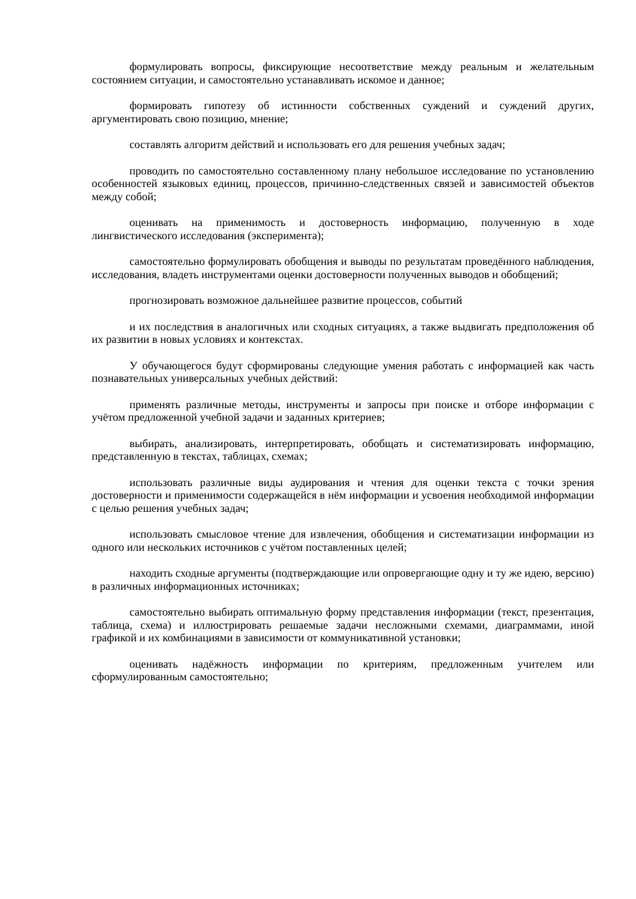формулировать вопросы, фиксирующие несоответствие между реальным и желательным состоянием ситуации, и самостоятельно устанавливать искомое и данное;
формировать гипотезу об истинности собственных суждений и суждений других, аргументировать свою позицию, мнение;
составлять алгоритм действий и использовать его для решения учебных задач;
проводить по самостоятельно составленному плану небольшое исследование по установлению особенностей языковых единиц, процессов, причинно-следственных связей и зависимостей объектов между собой;
оценивать на применимость и достоверность информацию, полученную в ходе лингвистического исследования (эксперимента);
самостоятельно формулировать обобщения и выводы по результатам проведённого наблюдения, исследования, владеть инструментами оценки достоверности полученных выводов и обобщений;
прогнозировать возможное дальнейшее развитие процессов, событий
и их последствия в аналогичных или сходных ситуациях, а также выдвигать предположения об их развитии в новых условиях и контекстах.
У обучающегося будут сформированы следующие умения работать с информацией как часть познавательных универсальных учебных действий:
применять различные методы, инструменты и запросы при поиске и отборе информации с учётом предложенной учебной задачи и заданных критериев;
выбирать, анализировать, интерпретировать, обобщать и систематизировать информацию, представленную в текстах, таблицах, схемах;
использовать различные виды аудирования и чтения для оценки текста с точки зрения достоверности и применимости содержащейся в нём информации и усвоения необходимой информации с целью решения учебных задач;
использовать смысловое чтение для извлечения, обобщения и систематизации информации из одного или нескольких источников с учётом поставленных целей;
находить сходные аргументы (подтверждающие или опровергающие одну и ту же идею, версию) в различных информационных источниках;
самостоятельно выбирать оптимальную форму представления информации (текст, презентация, таблица, схема) и иллюстрировать решаемые задачи несложными схемами, диаграммами, иной графикой и их комбинациями в зависимости от коммуникативной установки;
оценивать надёжность информации по критериям, предложенным учителем или сформулированным самостоятельно;